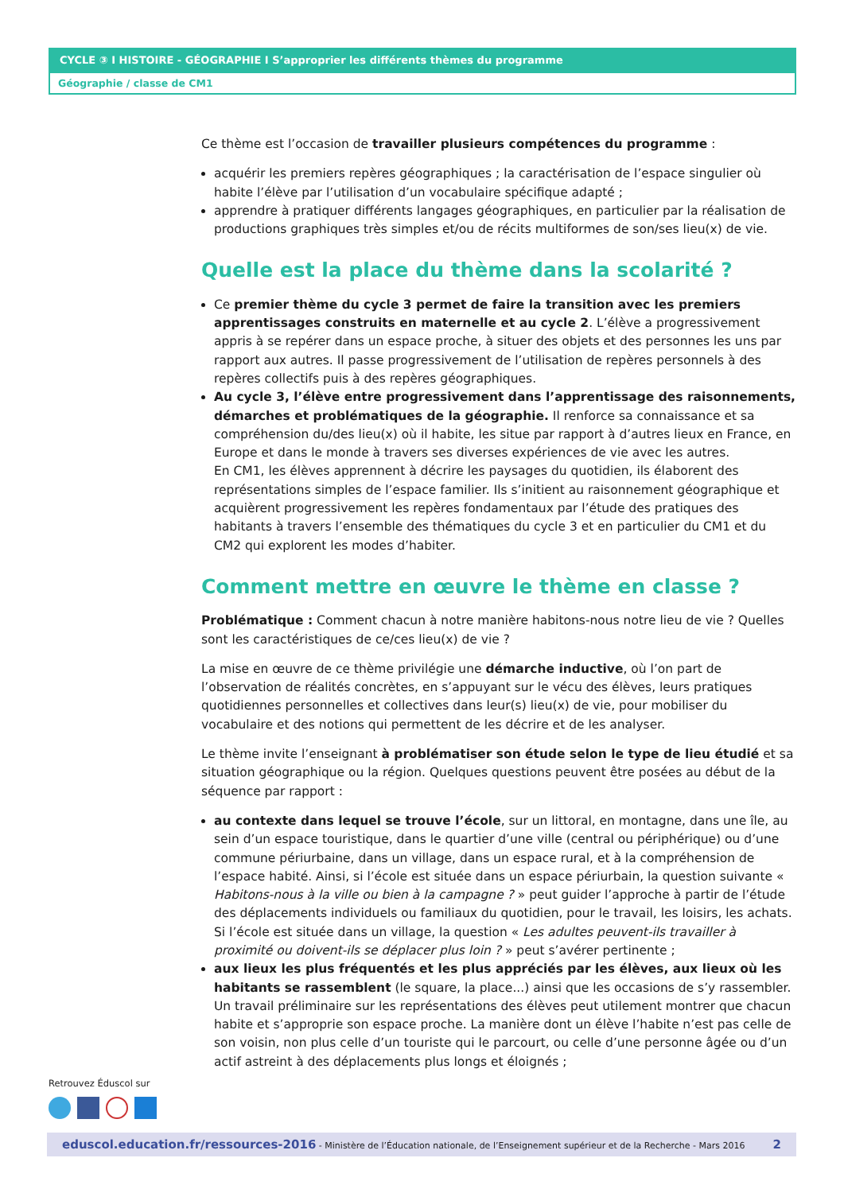CYCLE ③ I HISTOIRE - GÉOGRAPHIE I S’approprier les différents thèmes du programme
Géographie / classe de CM1
Ce thème est l’occasion de travailler plusieurs compétences du programme :
acquérir les premiers repères géographiques ; la caractérisation de l’espace singulier où habite l’élève par l’utilisation d’un vocabulaire spécifique adapté ;
apprendre à pratiquer différents langages géographiques, en particulier par la réalisation de productions graphiques très simples et/ou de récits multiformes de son/ses lieu(x) de vie.
Quelle est la place du thème dans la scolarité ?
Ce premier thème du cycle 3 permet de faire la transition avec les premiers apprentissages construits en maternelle et au cycle 2. L’élève a progressivement appris à se repérer dans un espace proche, à situer des objets et des personnes les uns par rapport aux autres. Il passe progressivement de l’utilisation de repères personnels à des repères collectifs puis à des repères géographiques.
Au cycle 3, l’élève entre progressivement dans l’apprentissage des raisonnements, démarches et problématiques de la géographie. Il renforce sa connaissance et sa compréhension du/des lieu(x) où il habite, les situe par rapport à d’autres lieux en France, en Europe et dans le monde à travers ses diverses expériences de vie avec les autres.
En CM1, les élèves apprennent à décrire les paysages du quotidien, ils élaborent des représentations simples de l’espace familier. Ils s’initient au raisonnement géographique et acquièrent progressivement les repères fondamentaux par l’étude des pratiques des habitants à travers l’ensemble des thématiques du cycle 3 et en particulier du CM1 et du CM2 qui explorent les modes d’habiter.
Comment mettre en œuvre le thème en classe ?
Problématique : Comment chacun à notre manière habitons-nous notre lieu de vie ? Quelles sont les caractéristiques de ce/ces lieu(x) de vie ?
La mise en œuvre de ce thème privilégie une démarche inductive, où l’on part de l’observation de réalités concrètes, en s’appuyant sur le vécu des élèves, leurs pratiques quotidiennes personnelles et collectives dans leur(s) lieu(x) de vie, pour mobiliser du vocabulaire et des notions qui permettent de les décrire et de les analyser.
Le thème invite l’enseignant à problématiser son étude selon le type de lieu étudié et sa situation géographique ou la région. Quelques questions peuvent être posées au début de la séquence par rapport :
au contexte dans lequel se trouve l’école, sur un littoral, en montagne, dans une île, au sein d’un espace touristique, dans le quartier d’une ville (central ou périphérique) ou d’une commune périurbaine, dans un village, dans un espace rural, et à la compréhension de l’espace habité. Ainsi, si l’école est située dans un espace périurbain, la question suivante « Habitons-nous à la ville ou bien à la campagne ? » peut guider l’approche à partir de l’étude des déplacements individuels ou familiaux du quotidien, pour le travail, les loisirs, les achats. Si l’école est située dans un village, la question « Les adultes peuvent-ils travailler à proximité ou doivent-ils se déplacer plus loin ? » peut s’avérer pertinente ;
aux lieux les plus fréquentés et les plus appréciés par les élèves, aux lieux où les habitants se rassemblent (le square, la place...) ainsi que les occasions de s’y rassembler. Un travail préliminaire sur les représentations des élèves peut utilement montrer que chacun habite et s’approprie son espace proche. La manière dont un élève l’habite n’est pas celle de son voisin, non plus celle d’un touriste qui le parcourt, ou celle d’une personne âgée ou d’un actif astreint à des déplacements plus longs et éloignés ;
Retrouvez Éduscol sur
eduscol.education.fr/ressources-2016 - Ministère de l’Éducation nationale, de l’Enseignement supérieur et de la Recherche - Mars 2016 2